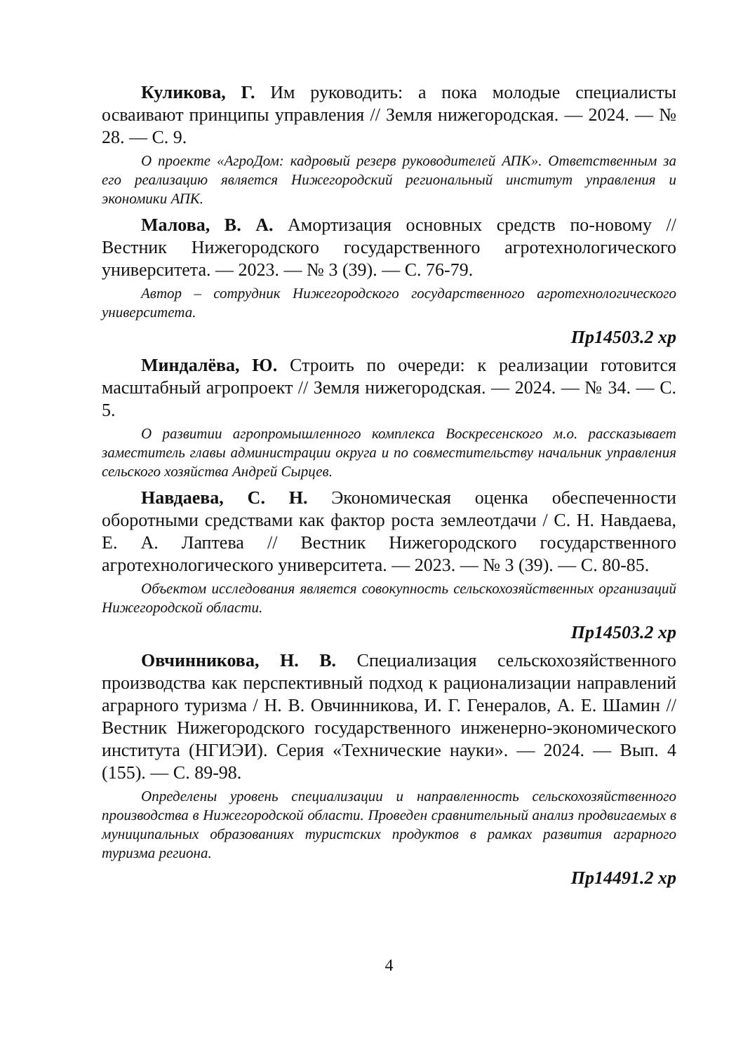Куликова, Г. Им руководить: а пока молодые специалисты осваивают принципы управления // Земля нижегородская. — 2024. — № 28. — С. 9.
О проекте «АгроДом: кадровый резерв руководителей АПК». Ответственным за его реализацию является Нижегородский региональный институт управления и экономики АПК.
Малова, В. А. Амортизация основных средств по-новому // Вестник Нижегородского государственного агротехнологического университета. — 2023. — № 3 (39). — С. 76-79.
Автор – сотрудник Нижегородского государственного агротехнологического университета.
Пр14503.2 хр
Миндалёва, Ю. Строить по очереди: к реализации готовится масштабный агропроект // Земля нижегородская. — 2024. — № 34. — С. 5.
О развитии агропромышленного комплекса Воскресенского м.о. рассказывает заместитель главы администрации округа и по совместительству начальник управления сельского хозяйства Андрей Сырцев.
Навдаева, С. Н. Экономическая оценка обеспеченности оборотными средствами как фактор роста землеотдачи / С. Н. Навдаева, Е. А. Лаптева // Вестник Нижегородского государственного агротехнологического университета. — 2023. — № 3 (39). — С. 80-85.
Объектом исследования является совокупность сельскохозяйственных организаций Нижегородской области.
Пр14503.2 хр
Овчинникова, Н. В. Специализация сельскохозяйственного производства как перспективный подход к рационализации направлений аграрного туризма / Н. В. Овчинникова, И. Г. Генералов, А. Е. Шамин // Вестник Нижегородского государственного инженерно-экономического института (НГИЭИ). Серия «Технические науки». — 2024. — Вып. 4 (155). — С. 89-98.
Определены уровень специализации и направленность сельскохозяйственного производства в Нижегородской области. Проведен сравнительный анализ продвигаемых в муниципальных образованиях туристских продуктов в рамках развития аграрного туризма региона.
Пр14491.2 хр
4